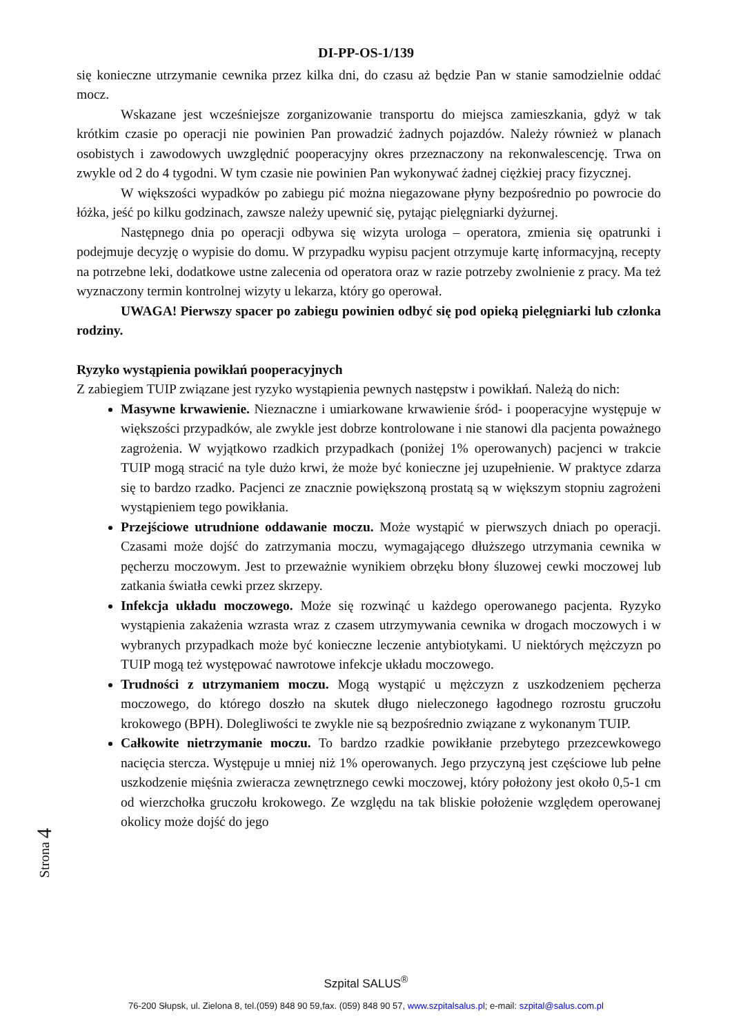DI-PP-OS-1/139
się konieczne utrzymanie cewnika przez kilka dni, do czasu aż będzie Pan w stanie samodzielnie oddać mocz.
Wskazane jest wcześniejsze zorganizowanie transportu do miejsca zamieszkania, gdyż w tak krótkim czasie po operacji nie powinien Pan prowadzić żadnych pojazdów. Należy również w planach osobistych i zawodowych uwzględnić pooperacyjny okres przeznaczony na rekonwalescencję. Trwa on zwykle od 2 do 4 tygodni. W tym czasie nie powinien Pan wykonywać żadnej ciężkiej pracy fizycznej.
W większości wypadków po zabiegu pić można niegazowane płyny bezpośrednio po powrocie do łóżka, jeść po kilku godzinach, zawsze należy upewnić się, pytając pielęgniarki dyżurnej.
Następnego dnia po operacji odbywa się wizyta urologa – operatora, zmienia się opatrunki i podejmuje decyzję o wypisie do domu. W przypadku wypisu pacjent otrzymuje kartę informacyjną, recepty na potrzebne leki, dodatkowe ustne zalecenia od operatora oraz w razie potrzeby zwolnienie z pracy. Ma też wyznaczony termin kontrolnej wizyty u lekarza, który go operował.
UWAGA! Pierwszy spacer po zabiegu powinien odbyć się pod opieką pielęgniarki lub członka rodziny.
Ryzyko wystąpienia powikłań pooperacyjnych
Z zabiegiem TUIP związane jest ryzyko wystąpienia pewnych następstw i powikłań. Należą do nich:
Masywne krwawienie. Nieznaczne i umiarkowane krwawienie śród- i pooperacyjne występuje w większości przypadków, ale zwykle jest dobrze kontrolowane i nie stanowi dla pacjenta poważnego zagrożenia. W wyjątkowo rzadkich przypadkach (poniżej 1% operowanych) pacjenci w trakcie TUIP mogą stracić na tyle dużo krwi, że może być konieczne jej uzupełnienie. W praktyce zdarza się to bardzo rzadko. Pacjenci ze znacznie powiększoną prostatą są w większym stopniu zagrożeni wystąpieniem tego powikłania.
Przejściowe utrudnione oddawanie moczu. Może wystąpić w pierwszych dniach po operacji. Czasami może dojść do zatrzymania moczu, wymagającego dłuższego utrzymania cewnika w pęcherzu moczowym. Jest to przeważnie wynikiem obrzęku błony śluzowej cewki moczowej lub zatkania światła cewki przez skrzepy.
Infekcja układu moczowego. Może się rozwinąć u każdego operowanego pacjenta. Ryzyko wystąpienia zakażenia wzrasta wraz z czasem utrzymywania cewnika w drogach moczowych i w wybranych przypadkach może być konieczne leczenie antybiotykami. U niektórych mężczyzn po TUIP mogą też występować nawrotowe infekcje układu moczowego.
Trudności z utrzymaniem moczu. Mogą wystąpić u mężczyzn z uszkodzeniem pęcherza moczowego, do którego doszło na skutek długo nieleczonego łagodnego rozrostu gruczołu krokowego (BPH). Dolegliwości te zwykle nie są bezpośrednio związane z wykonanym TUIP.
Całkowite nietrzymanie moczu. To bardzo rzadkie powikłanie przebytego przezcewkowego nacięcia stercza. Występuje u mniej niż 1% operowanych. Jego przyczyną jest częściowe lub pełne uszkodzenie mięśnia zwieracza zewnętrznego cewki moczowej, który położony jest około 0,5-1 cm od wierzchołka gruczołu krokowego. Ze względu na tak bliskie położenie względem operowanej okolicy może dojść do jego
Strona 4
Szpital SALUS<sup>®</sup>
76-200 Słupsk, ul. Zielona 8, tel.(059) 848 90 59,fax. (059) 848 90 57, www.szpitalsalus.pl; e-mail: szpital@salus.com.pl